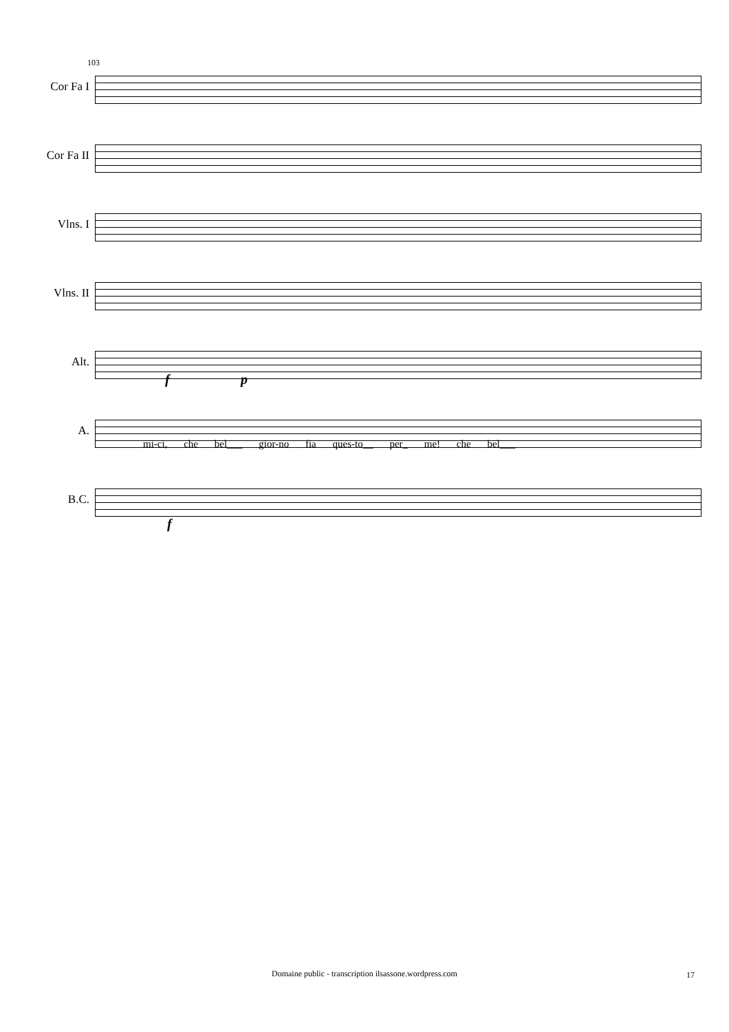103
Cor Fa I
Cor Fa II
Vlns. I
Vlns. II
Alt.
A.
B.C.
f p
mi-ci, che bel___ gior-no fia ques-to__ per_ me! che bel___
f
Domaine public - transcription ilsassone.wordpress.com 17